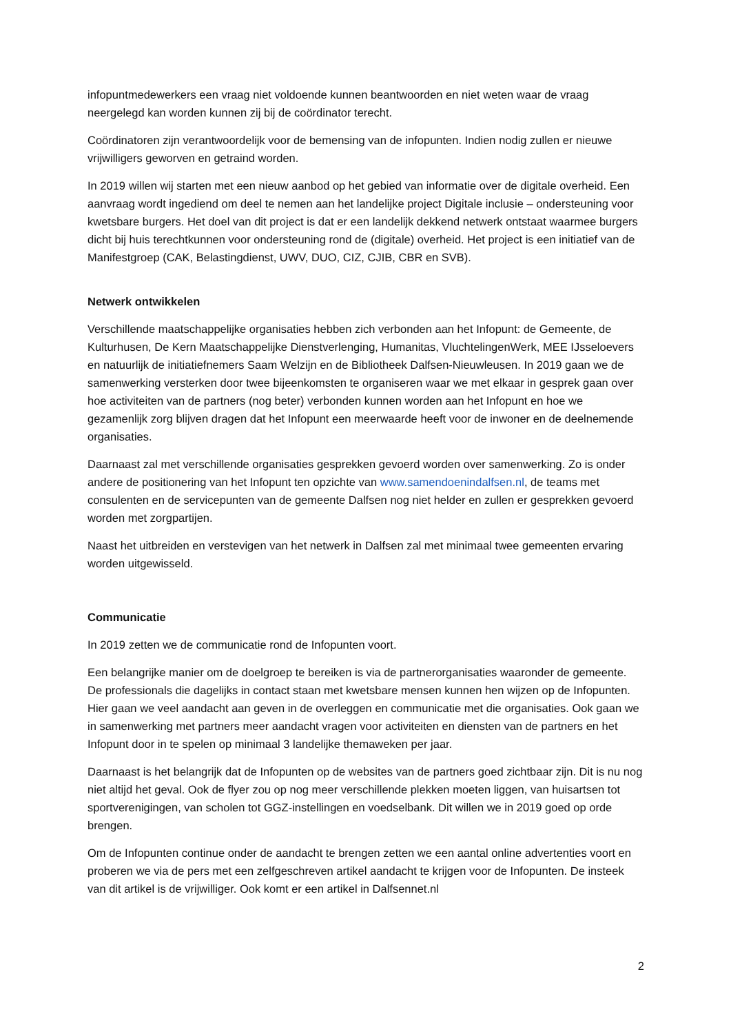infopuntmedewerkers een vraag niet voldoende kunnen beantwoorden en niet weten waar de vraag neergelegd kan worden kunnen zij bij de coördinator terecht.
Coördinatoren zijn verantwoordelijk voor de bemensing van de infopunten. Indien nodig zullen er nieuwe vrijwilligers geworven en getraind worden.
In 2019 willen wij starten met een nieuw aanbod op het gebied van informatie over de digitale overheid. Een aanvraag wordt ingediend om deel te nemen aan het landelijke project Digitale inclusie – ondersteuning voor kwetsbare burgers. Het doel van dit project is dat er een landelijk dekkend netwerk ontstaat waarmee burgers dicht bij huis terechtkunnen voor ondersteuning rond de (digitale) overheid. Het project is een initiatief van de Manifestgroep (CAK, Belastingdienst, UWV, DUO, CIZ, CJIB, CBR en SVB).
Netwerk ontwikkelen
Verschillende maatschappelijke organisaties hebben zich verbonden aan het Infopunt: de Gemeente, de Kulturhusen, De Kern Maatschappelijke Dienstverlenging, Humanitas, VluchtelingenWerk, MEE IJsseloevers en natuurlijk de initiatiefnemers Saam Welzijn en de Bibliotheek Dalfsen-Nieuwleusen. In 2019 gaan we de samenwerking versterken door twee bijeenkomsten te organiseren waar we met elkaar in gesprek gaan over hoe activiteiten van de partners (nog beter) verbonden kunnen worden aan het Infopunt en hoe we gezamenlijk zorg blijven dragen dat het Infopunt een meerwaarde heeft voor de inwoner en de deelnemende organisaties.
Daarnaast zal met verschillende organisaties gesprekken gevoerd worden over samenwerking. Zo is onder andere de positionering van het Infopunt ten opzichte van www.samendoenindalfsen.nl, de teams met consulenten en de servicepunten van de gemeente Dalfsen nog niet helder en zullen er gesprekken gevoerd worden met zorgpartijen.
Naast het uitbreiden en verstevigen van het netwerk in Dalfsen zal met minimaal twee gemeenten ervaring worden uitgewisseld.
Communicatie
In 2019 zetten we de communicatie rond de Infopunten voort.
Een belangrijke manier om de doelgroep te bereiken is via de partnerorganisaties waaronder de gemeente. De professionals die dagelijks in contact staan met kwetsbare mensen kunnen hen wijzen op de Infopunten. Hier gaan we veel aandacht aan geven in de overleggen en communicatie met die organisaties. Ook gaan we in samenwerking met partners meer aandacht vragen voor activiteiten en diensten van de partners en het Infopunt door in te spelen op minimaal 3 landelijke themaweken per jaar.
Daarnaast is het belangrijk dat de Infopunten op de websites van de partners goed zichtbaar zijn. Dit is nu nog niet altijd het geval. Ook de flyer zou op nog meer verschillende plekken moeten liggen, van huisartsen tot sportverenigingen, van scholen tot GGZ-instellingen en voedselbank. Dit willen we in 2019 goed op orde brengen.
Om de Infopunten continue onder de aandacht te brengen zetten we een aantal online advertenties voort en proberen we via de pers met een zelfgeschreven artikel aandacht te krijgen voor de Infopunten. De insteek van dit artikel is de vrijwilliger. Ook komt er een artikel in Dalfsennet.nl
2